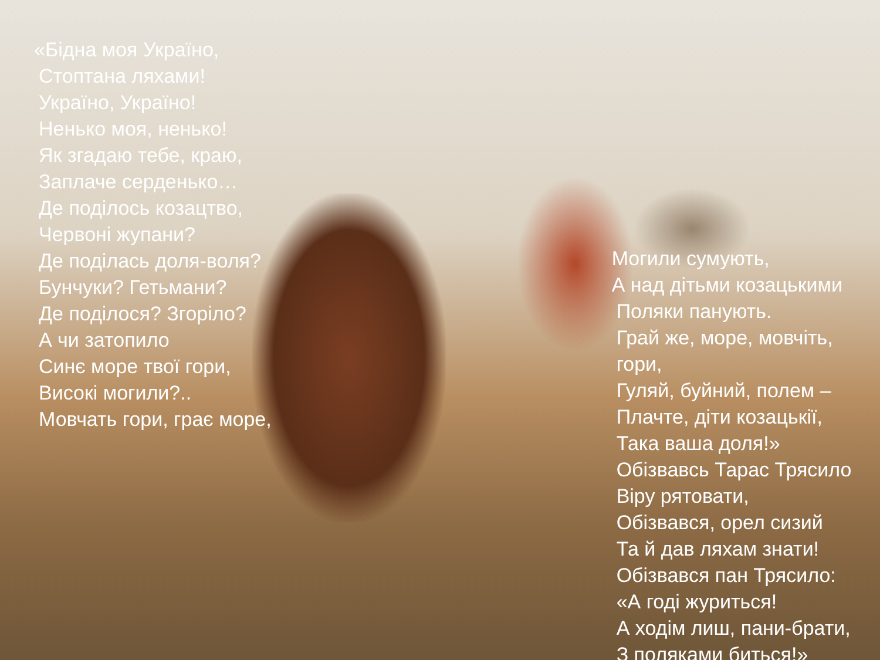«Бідна моя Україно,
Стоптана ляхами!
Україно, Україно!
Ненько моя, ненько!
Як згадаю тебе, краю,
Заплаче серденько…
Де поділось козацтво,
Червоні жупани?
Де поділась доля-воля?
Бунчуки? Гетьмани?
Де поділося? Згоріло?
А чи затопило
Синє море твої гори,
Високі могили?..
Мовчать гори, грає море,
Могили сумують,
А над дітьми козацькими
Поляки панують.
Грай же, море, мовчіть, гори,
Гуляй, буйний, полем –
Плачте, діти козацькії,
Така ваша доля!»
Обізвавсь Тарас Трясило
Віру рятовати,
Обізвався, орел сизий
Та й дав ляхам знати!
Обізвався пан Трясило:
«А годі журиться!
А ходім лиш, пани-брати,
З поляками биться!»